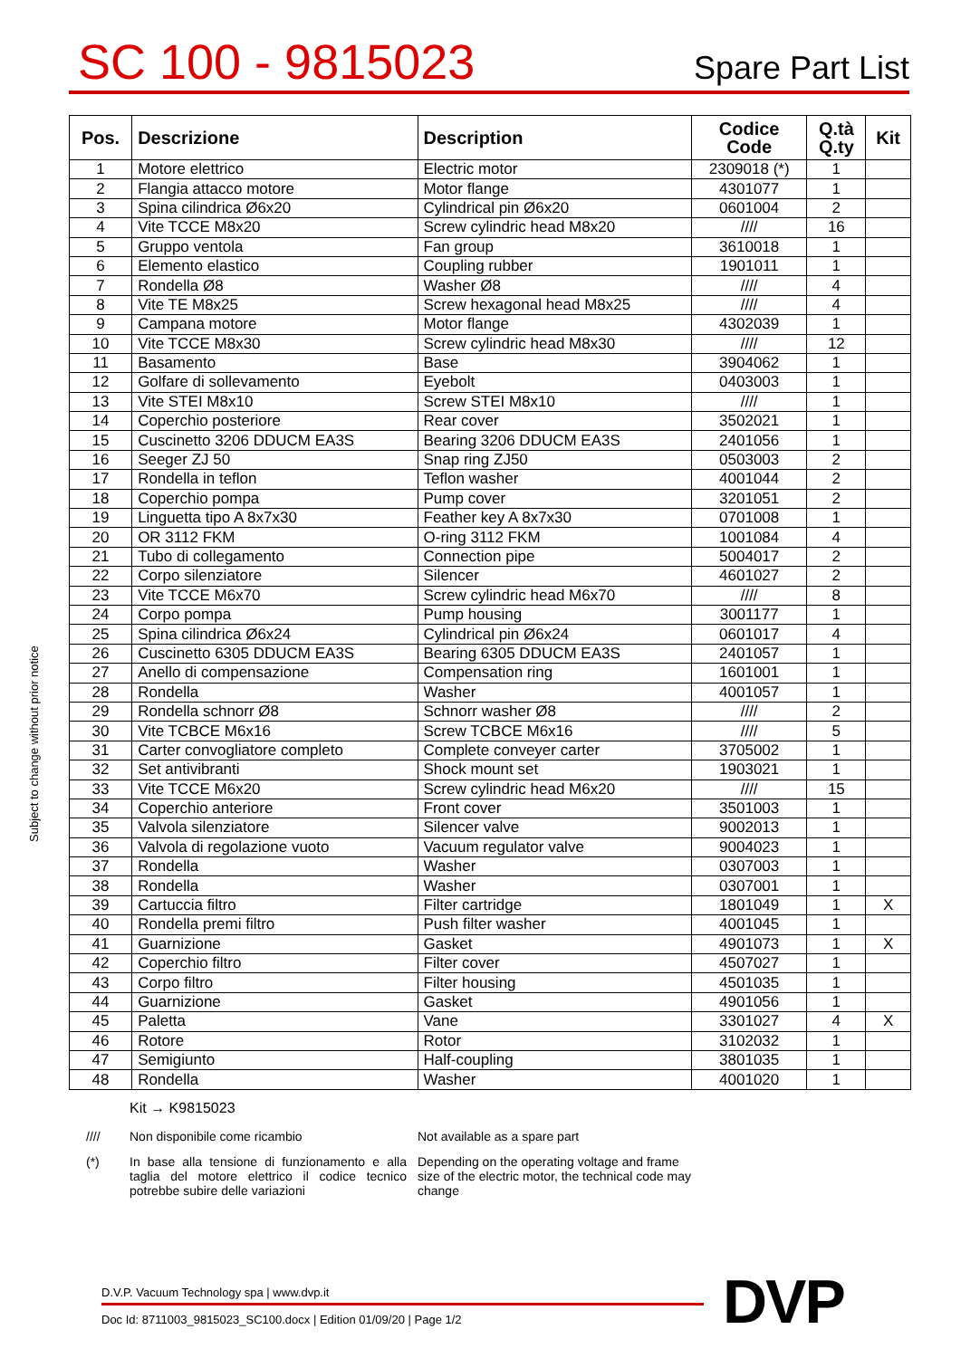SC 100 - 9815023
Spare Part List
| Pos. | Descrizione | Description | Codice Code | Q.tà Q.ty | Kit |
| --- | --- | --- | --- | --- | --- |
| 1 | Motore elettrico | Electric motor | 2309018 (*) | 1 | |
| 2 | Flangia attacco motore | Motor flange | 4301077 | 1 | |
| 3 | Spina cilindrica Ø6x20 | Cylindrical pin Ø6x20 | 0601004 | 2 | |
| 4 | Vite TCCE M8x20 | Screw cylindric head M8x20 | //// | 16 | |
| 5 | Gruppo ventola | Fan group | 3610018 | 1 | |
| 6 | Elemento elastico | Coupling rubber | 1901011 | 1 | |
| 7 | Rondella Ø8 | Washer Ø8 | //// | 4 | |
| 8 | Vite TE M8x25 | Screw hexagonal head M8x25 | //// | 4 | |
| 9 | Campana motore | Motor flange | 4302039 | 1 | |
| 10 | Vite TCCE M8x30 | Screw cylindric head M8x30 | //// | 12 | |
| 11 | Basamento | Base | 3904062 | 1 | |
| 12 | Golfare di sollevamento | Eyebolt | 0403003 | 1 | |
| 13 | Vite STEI M8x10 | Screw STEI M8x10 | //// | 1 | |
| 14 | Coperchio posteriore | Rear cover | 3502021 | 1 | |
| 15 | Cuscinetto 3206 DDUCM EA3S | Bearing 3206 DDUCM EA3S | 2401056 | 1 | |
| 16 | Seeger ZJ 50 | Snap ring ZJ50 | 0503003 | 2 | |
| 17 | Rondella in teflon | Teflon washer | 4001044 | 2 | |
| 18 | Coperchio pompa | Pump cover | 3201051 | 2 | |
| 19 | Linguetta tipo A 8x7x30 | Feather key A 8x7x30 | 0701008 | 1 | |
| 20 | OR 3112 FKM | O-ring 3112 FKM | 1001084 | 4 | |
| 21 | Tubo di collegamento | Connection pipe | 5004017 | 2 | |
| 22 | Corpo silenziatore | Silencer | 4601027 | 2 | |
| 23 | Vite TCCE M6x70 | Screw cylindric head M6x70 | //// | 8 | |
| 24 | Corpo pompa | Pump housing | 3001177 | 1 | |
| 25 | Spina cilindrica Ø6x24 | Cylindrical pin Ø6x24 | 0601017 | 4 | |
| 26 | Cuscinetto 6305 DDUCM EA3S | Bearing 6305 DDUCM EA3S | 2401057 | 1 | |
| 27 | Anello di compensazione | Compensation ring | 1601001 | 1 | |
| 28 | Rondella | Washer | 4001057 | 1 | |
| 29 | Rondella schnorr Ø8 | Schnorr washer Ø8 | //// | 2 | |
| 30 | Vite TCBCE M6x16 | Screw TCBCE M6x16 | //// | 5 | |
| 31 | Carter convogliatore completo | Complete conveyer carter | 3705002 | 1 | |
| 32 | Set antivibranti | Shock mount set | 1903021 | 1 | |
| 33 | Vite TCCE M6x20 | Screw cylindric head M6x20 | //// | 15 | |
| 34 | Coperchio anteriore | Front cover | 3501003 | 1 | |
| 35 | Valvola silenziatore | Silencer valve | 9002013 | 1 | |
| 36 | Valvola di regolazione vuoto | Vacuum regulator valve | 9004023 | 1 | |
| 37 | Rondella | Washer | 0307003 | 1 | |
| 38 | Rondella | Washer | 0307001 | 1 | |
| 39 | Cartuccia filtro | Filter cartridge | 1801049 | 1 | X |
| 40 | Rondella premi filtro | Push filter washer | 4001045 | 1 | |
| 41 | Guarnizione | Gasket | 4901073 | 1 | X |
| 42 | Coperchio filtro | Filter cover | 4507027 | 1 | |
| 43 | Corpo filtro | Filter housing | 4501035 | 1 | |
| 44 | Guarnizione | Gasket | 4901056 | 1 | |
| 45 | Paletta | Vane | 3301027 | 4 | X |
| 46 | Rotore | Rotor | 3102032 | 1 | |
| 47 | Semigiunto | Half-coupling | 3801035 | 1 | |
| 48 | Rondella | Washer | 4001020 | 1 | |
Subject to change without prior notice
Kit → K9815023
//// Non disponibile come ricambio Not available as a spare part
(*) In base alla tensione di funzionamento e alla taglia del motore elettrico il codice tecnico potrebbe subire delle variazioni
Depending on the operating voltage and frame size of the electric motor, the technical code may change
D.V.P. Vacuum Technology spa | www.dvp.it
Doc Id: 8711003_9815023_SC100.docx | Edition 01/09/20 | Page 1/2
DVP